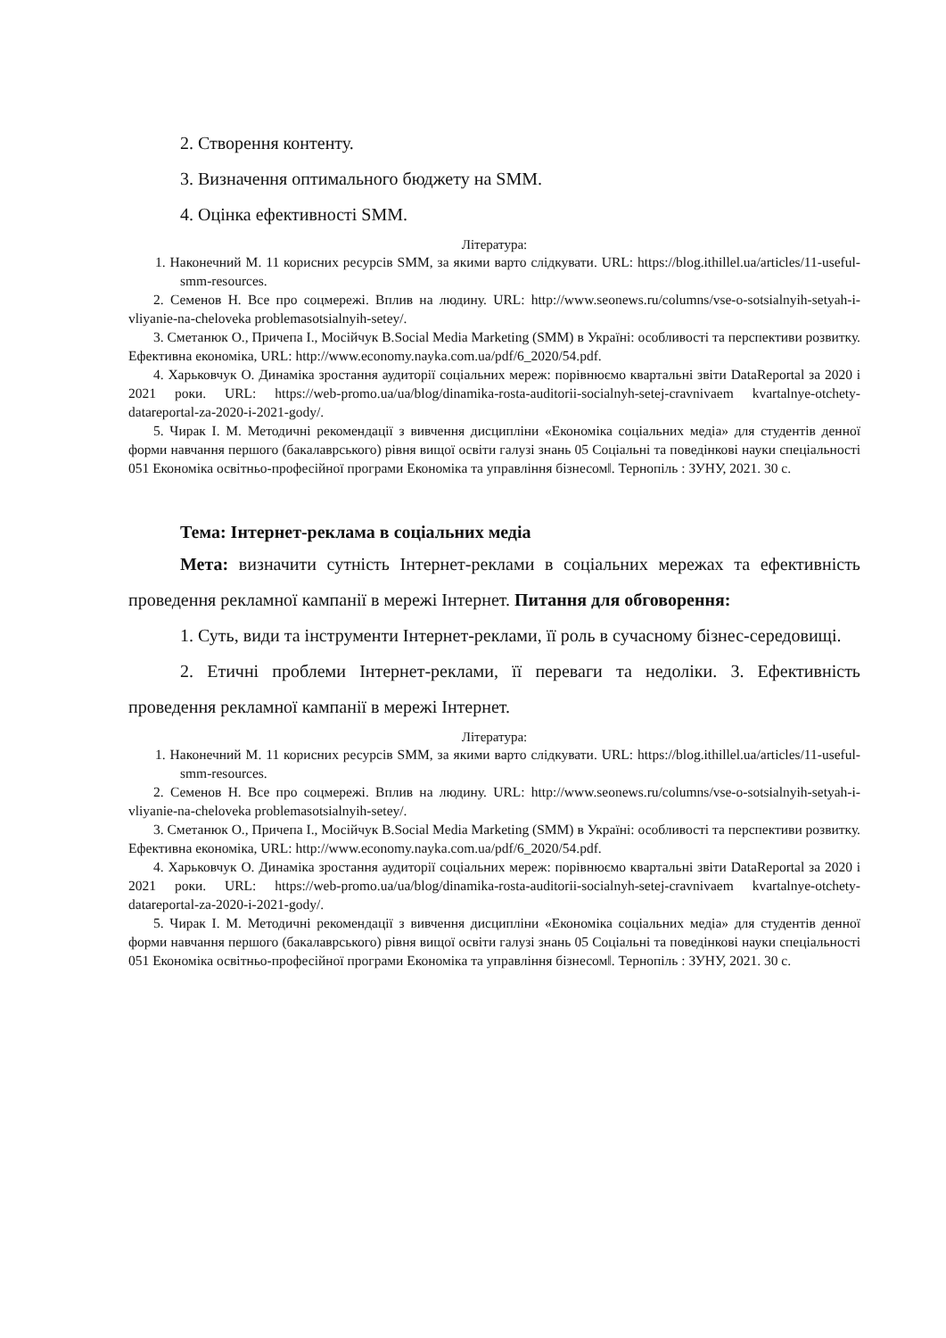2. Створення контенту.
3. Визначення оптимального бюджету на SMM.
4. Оцінка ефективності SMM.
Література:
1. Наконечний М. 11 корисних ресурсів SMM, за якими варто слідкувати. URL: https://blog.ithillel.ua/articles/11-useful-smm-resources.
2. Семенов Н. Все про соцмережі. Вплив на людину. URL: http://www.seonews.ru/columns/vse-o-sotsialnyih-setyah-i-vliyanie-na-cheloveka problemasotsialnyih-setey/.
3. Сметанюк О., Причепа І., Мосійчук В.Social Media Marketing (SMM) в Україні: особливості та перспективи розвитку. Ефективна економіка, URL: http://www.economy.nayka.com.ua/pdf/6_2020/54.pdf.
4. Харьковчук О. Динаміка зростання аудиторії соціальних мереж: порівнюємо квартальні звіти DataReportal за 2020 і 2021 роки. URL: https://web-promo.ua/ua/blog/dinamika-rosta-auditorii-socialnyh-setej-cravnivaem kvartalnye-otchety-datareportal-za-2020-i-2021-gody/.
5. Чирак І. М. Методичні рекомендації з вивчення дисципліни «Економіка соціальних медіа» для студентів денної форми навчання першого (бакалаврського) рівня вищої освіти галузі знань 05 Соціальні та поведінкові науки спеціальності 051 Економіка освітньо-професійної програми Економіка та управління бізнесом‖. Тернопіль : ЗУНУ, 2021. 30 с.
Тема: Інтернет-реклама в соціальних медіа
Мета: визначити сутність Інтернет-реклами в соціальних мережах та ефективність проведення рекламної кампанії в мережі Інтернет. Питання для обговорення:
1. Суть, види та інструменти Інтернет-реклами, її роль в сучасному бізнес-середовищі.
2. Етичні проблеми Інтернет-реклами, її переваги та недоліки. 3. Ефективність проведення рекламної кампанії в мережі Інтернет.
Література:
1. Наконечний М. 11 корисних ресурсів SMM, за якими варто слідкувати. URL: https://blog.ithillel.ua/articles/11-useful-smm-resources.
2. Семенов Н. Все про соцмережі. Вплив на людину. URL: http://www.seonews.ru/columns/vse-o-sotsialnyih-setyah-i-vliyanie-na-cheloveka problemasotsialnyih-setey/.
3. Сметанюк О., Причепа І., Мосійчук В.Social Media Marketing (SMM) в Україні: особливості та перспективи розвитку. Ефективна економіка, URL: http://www.economy.nayka.com.ua/pdf/6_2020/54.pdf.
4. Харьковчук О. Динаміка зростання аудиторії соціальних мереж: порівнюємо квартальні звіти DataReportal за 2020 і 2021 роки. URL: https://web-promo.ua/ua/blog/dinamika-rosta-auditorii-socialnyh-setej-cravnivaem kvartalnye-otchety-datareportal-za-2020-i-2021-gody/.
5. Чирак І. М. Методичні рекомендації з вивчення дисципліни «Економіка соціальних медіа» для студентів денної форми навчання першого (бакалаврського) рівня вищої освіти галузі знань 05 Соціальні та поведінкові науки спеціальності 051 Економіка освітньо-професійної програми Економіка та управління бізнесом‖. Тернопіль : ЗУНУ, 2021. 30 с.